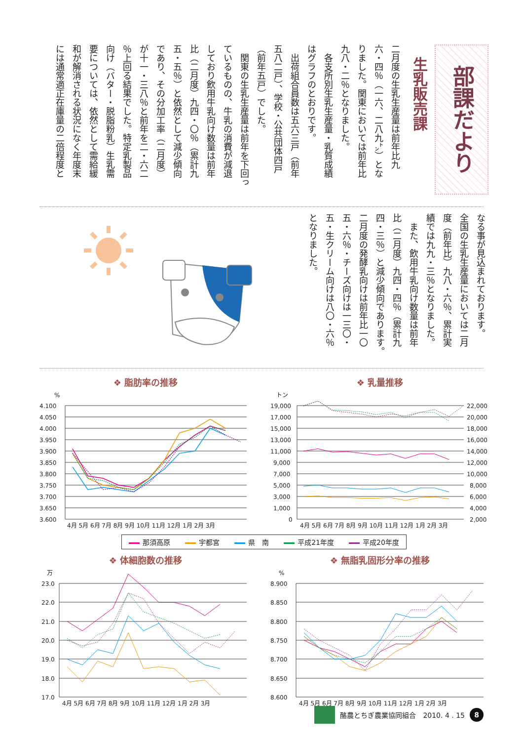部課だより
生乳販売課
二月度の生乳生産量は前年比九
六・四％（一六、二八九㌧）とな
りました。関東においては前年比
九八・二％となりました。
　各支所別生乳生産量・乳質成績
はグラフのとおりです。
　出荷組合員数は五六三戸（前年
五八二戸）、学校・公共団体四戸
（前年五戸）でした。
　関東の生乳生産量は前年を下回っ
ているものの、牛乳の消費が減退
しており飲用牛乳向け数量は前年
比（二月度）九四・〇％（累計九
五・五％）と依然として減少傾向
であり、その分加工率（二月度）
が十一・三八％と前年を二・六二
％上回る結果でした。特定乳製品
向け（バター・脱脂粉乳）生乳需
要については、依然として需給緩
和が解消される状況になく年度末
には通常適正在庫量の二倍程度と
なる事が見込まれております。
全国の生乳生産量においては二月
度（前年比）九八・六％、累計実
績では九九・三％となりました。
　また、飲用牛乳向け数量は前年
比（二月度）九四・四％（累計九
四・三％）と減少傾向であります。
二月度の発酵乳向けは前年比一〇
五・六％・チーズ向けは一三〇・
五・生クリーム向けは八〇・六％
となりました。
❖ 脂肪率の推移
%
4.100
4.050
4.000
3.950
3.900
3.850
3.800
3.750
3.700
3.650
3.600
4月 5月 6月 7月 8月 9月 10月 11月 12月 1月 2月 3月
❖ 乳量推移
トン
19,000
17,000
15,000
13,000
11,000
9,000
7,000
5,000
3,000
1,000
0
22,000
20,000
18,000
16,000
14,000
12,000
10,000
8,000
6,000
4,000
2,000
4月 5月 6月 7月 8月 9月 10月 11月 12月 1月 2月 3月
那須高原 宇都宮 県　南 平成21年度 平成20年度
❖ 体細胞数の推移
万
23.0
22.0
21.0
20.0
19.0
18.0
17.0
4月 5月 6月 7月 8月 9月 10月 11月 12月 1月 2月 3月
❖ 無脂乳固形分率の推移
%
8.900
8.850
8.800
8.750
8.700
8.650
8.600
4月 5月 6月 7月 8月 9月 10月 11月 12月 1月 2月 3月
酪農とちぎ農業協同組合　2010. 4 . 15
8